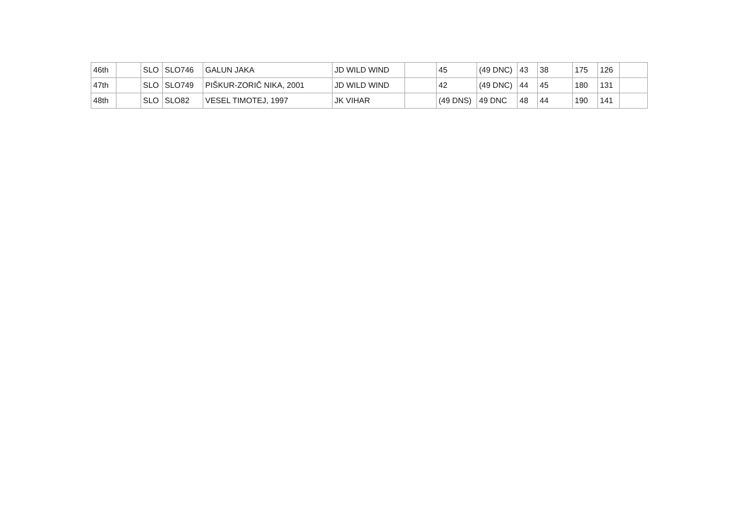| 46th | | SLO | SLO746 | GALUN JAKA | JD WILD WIND | | 45 | (49 DNC) | 43 | 38 | 175 | 126 | |
| 47th | | SLO | SLO749 | PIŠKUR-ZORIČ NIKA, 2001 | JD WILD WIND | | 42 | (49 DNC) | 44 | 45 | 180 | 131 | |
| 48th | | SLO | SLO82 | VESEL TIMOTEJ, 1997 | JK VIHAR | | (49 DNS) | 49 DNC | 48 | 44 | 190 | 141 | |